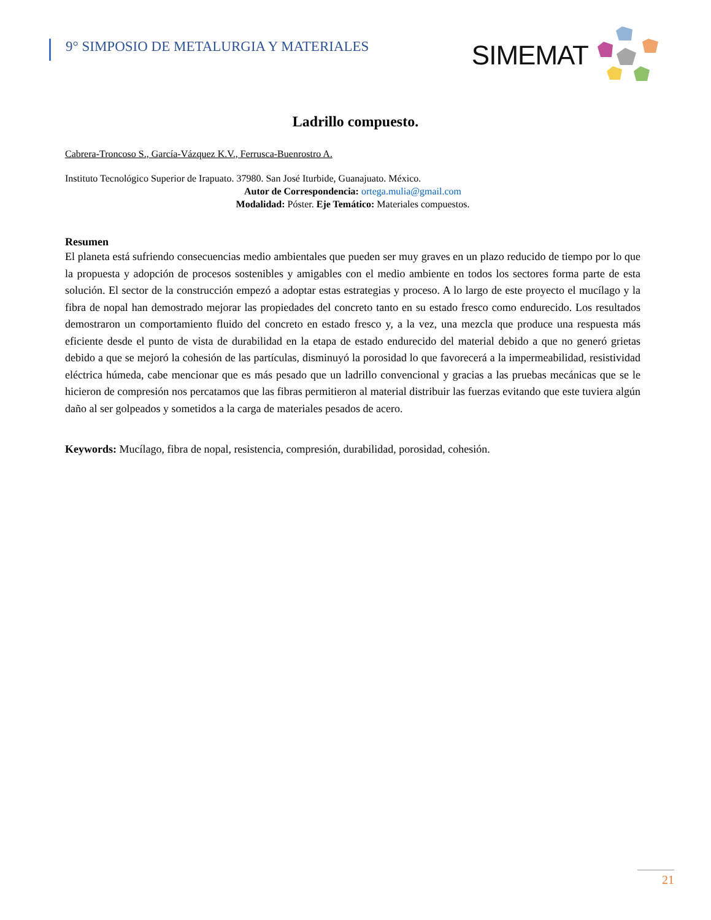9° SIMPOSIO DE METALURGIA Y MATERIALES
SIMEMAT
Ladrillo compuesto.
Cabrera-Troncoso S., García-Vázquez K.V., Ferrusca-Buenrostro A.
Instituto Tecnológico Superior de Irapuato. 37980. San José Iturbide, Guanajuato. México.
Autor de Correspondencia: ortega.mulia@gmail.com
Modalidad: Póster. Eje Temático: Materiales compuestos.
Resumen
El planeta está sufriendo consecuencias medio ambientales que pueden ser muy graves en un plazo reducido de tiempo por lo que la propuesta y adopción de procesos sostenibles y amigables con el medio ambiente en todos los sectores forma parte de esta solución. El sector de la construcción empezó a adoptar estas estrategias y proceso. A lo largo de este proyecto el mucílago y la fibra de nopal han demostrado mejorar las propiedades del concreto tanto en su estado fresco como endurecido. Los resultados demostraron un comportamiento fluido del concreto en estado fresco y, a la vez, una mezcla que produce una respuesta más eficiente desde el punto de vista de durabilidad en la etapa de estado endurecido del material debido a que no generó grietas debido a que se mejoró la cohesión de las partículas, disminuyó la porosidad lo que favorecerá a la impermeabilidad, resistividad eléctrica húmeda, cabe mencionar que es más pesado que un ladrillo convencional y gracias a las pruebas mecánicas que se le hicieron de compresión nos percatamos que las fibras permitieron al material distribuir las fuerzas evitando que este tuviera algún daño al ser golpeados y sometidos a la carga de materiales pesados de acero.
Keywords: Mucílago, fibra de nopal, resistencia, compresión, durabilidad, porosidad, cohesión.
21